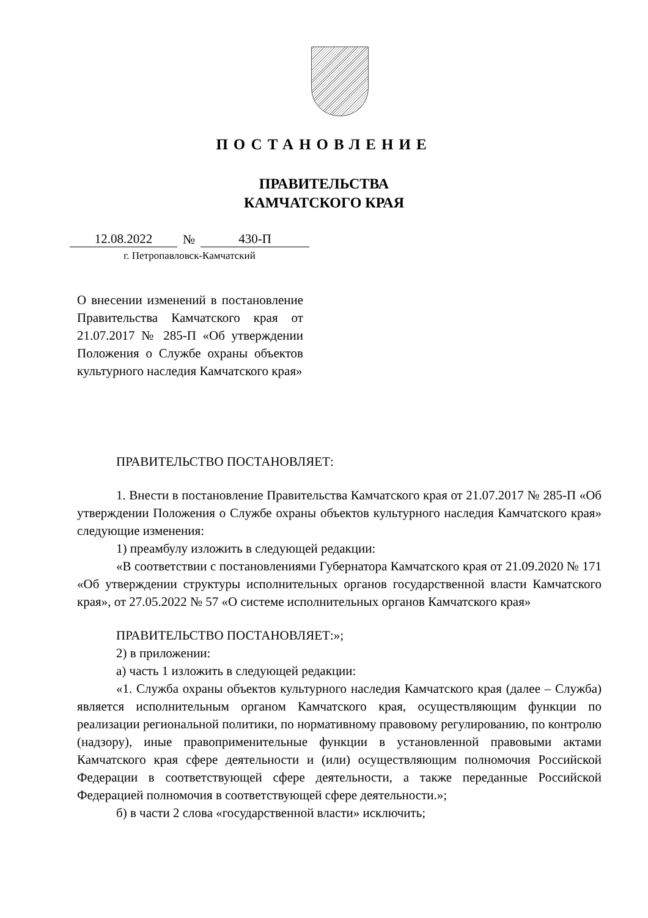ПОСТАНОВЛЕНИЕ
ПРАВИТЕЛЬСТВА
КАМЧАТСКОГО КРАЯ
12.08.2022 № 430-П
г. Петропавловск-Камчатский
О внесении изменений в постановление Правительства Камчатского края от 21.07.2017 № 285-П «Об утверждении Положения о Службе охраны объектов культурного наследия Камчатского края»
ПРАВИТЕЛЬСТВО ПОСТАНОВЛЯЕТ:
1. Внести в постановление Правительства Камчатского края от 21.07.2017 № 285-П «Об утверждении Положения о Службе охраны объектов культурного наследия Камчатского края» следующие изменения:
1) преамбулу изложить в следующей редакции:
«В соответствии с постановлениями Губернатора Камчатского края от 21.09.2020 № 171 «Об утверждении структуры исполнительных органов государственной власти Камчатского края», от 27.05.2022 № 57 «О системе исполнительных органов Камчатского края»
ПРАВИТЕЛЬСТВО ПОСТАНОВЛЯЕТ:»;
2) в приложении:
а) часть 1 изложить в следующей редакции:
«1. Служба охраны объектов культурного наследия Камчатского края (далее – Служба) является исполнительным органом Камчатского края, осуществляющим функции по реализации региональной политики, по нормативному правовому регулированию, по контролю (надзору), иные правоприменительные функции в установленной правовыми актами Камчатского края сфере деятельности и (или) осуществляющим полномочия Российской Федерации в соответствующей сфере деятельности, а также переданные Российской Федерацией полномочия в соответствующей сфере деятельности.»;
б) в части 2 слова «государственной власти» исключить;